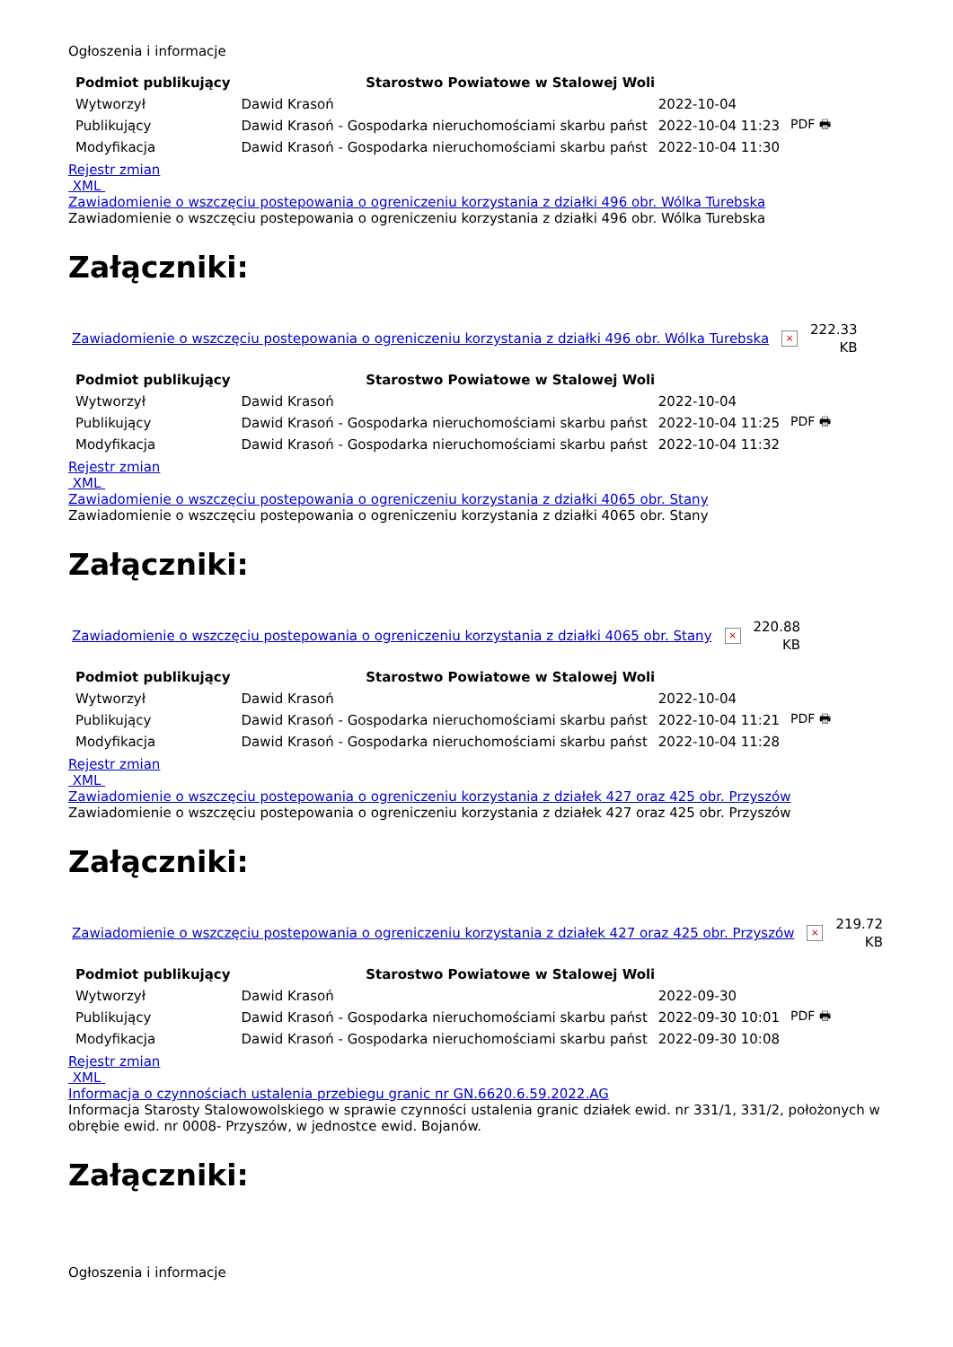Ogłoszenia i informacje
| Podmiot publikujący | Starostwo Powiatowe w Stalowej Woli | | |
| Wytworzył | Dawid Krasoń | 2022-10-04 | PDF 🖶 |
| Publikujący | Dawid Krasoń - Gospodarka nieruchomościami skarbu państ | 2022-10-04 11:23 | |
| Modyfikacja | Dawid Krasoń - Gospodarka nieruchomościami skarbu państ | 2022-10-04 11:30 | |
Rejestr zmian
XML
Zawiadomienie o wszczęciu postepowania o ogreniczeniu korzystania z działki 496 obr. Wólka Turebska
Zawiadomienie o wszczęciu postepowania o ogreniczeniu korzystania z działki 496 obr. Wólka Turebska
Załączniki:
Zawiadomienie o wszczęciu postepowania o ogreniczeniu korzystania z działki 496 obr. Wólka Turebska × 222.33
KB
| Podmiot publikujący | Starostwo Powiatowe w Stalowej Woli | | |
| Wytworzył | Dawid Krasoń | 2022-10-04 | PDF 🖶 |
| Publikujący | Dawid Krasoń - Gospodarka nieruchomościami skarbu państ | 2022-10-04 11:25 | |
| Modyfikacja | Dawid Krasoń - Gospodarka nieruchomościami skarbu państ | 2022-10-04 11:32 | |
Rejestr zmian
XML
Zawiadomienie o wszczęciu postepowania o ogreniczeniu korzystania z działki 4065 obr. Stany
Zawiadomienie o wszczęciu postepowania o ogreniczeniu korzystania z działki 4065 obr. Stany
Załączniki:
Zawiadomienie o wszczęciu postepowania o ogreniczeniu korzystania z działki 4065 obr. Stany × 220.88
KB
| Podmiot publikujący | Starostwo Powiatowe w Stalowej Woli | | |
| Wytworzył | Dawid Krasoń | 2022-10-04 | PDF 🖶 |
| Publikujący | Dawid Krasoń - Gospodarka nieruchomościami skarbu państ | 2022-10-04 11:21 | |
| Modyfikacja | Dawid Krasoń - Gospodarka nieruchomościami skarbu państ | 2022-10-04 11:28 | |
Rejestr zmian
XML
Zawiadomienie o wszczęciu postepowania o ogreniczeniu korzystania z działek 427 oraz 425 obr. Przyszów
Zawiadomienie o wszczęciu postepowania o ogreniczeniu korzystania z działek 427 oraz 425 obr. Przyszów
Załączniki:
Zawiadomienie o wszczęciu postepowania o ogreniczeniu korzystania z działek 427 oraz 425 obr. Przyszów × 219.72
KB
| Podmiot publikujący | Starostwo Powiatowe w Stalowej Woli | | |
| Wytworzył | Dawid Krasoń | 2022-09-30 | PDF 🖶 |
| Publikujący | Dawid Krasoń - Gospodarka nieruchomościami skarbu państ | 2022-09-30 10:01 | |
| Modyfikacja | Dawid Krasoń - Gospodarka nieruchomościami skarbu państ | 2022-09-30 10:08 | |
Rejestr zmian
XML
Informacja o czynnościach ustalenia przebiegu granic nr GN.6620.6.59.2022.AG
Informacja Starosty Stalowowolskiego w sprawie czynności ustalenia granic działek ewid. nr 331/1, 331/2, położonych w obrębie ewid. nr 0008- Przyszów, w jednostce ewid. Bojanów.
Załączniki:
Ogłoszenia i informacje